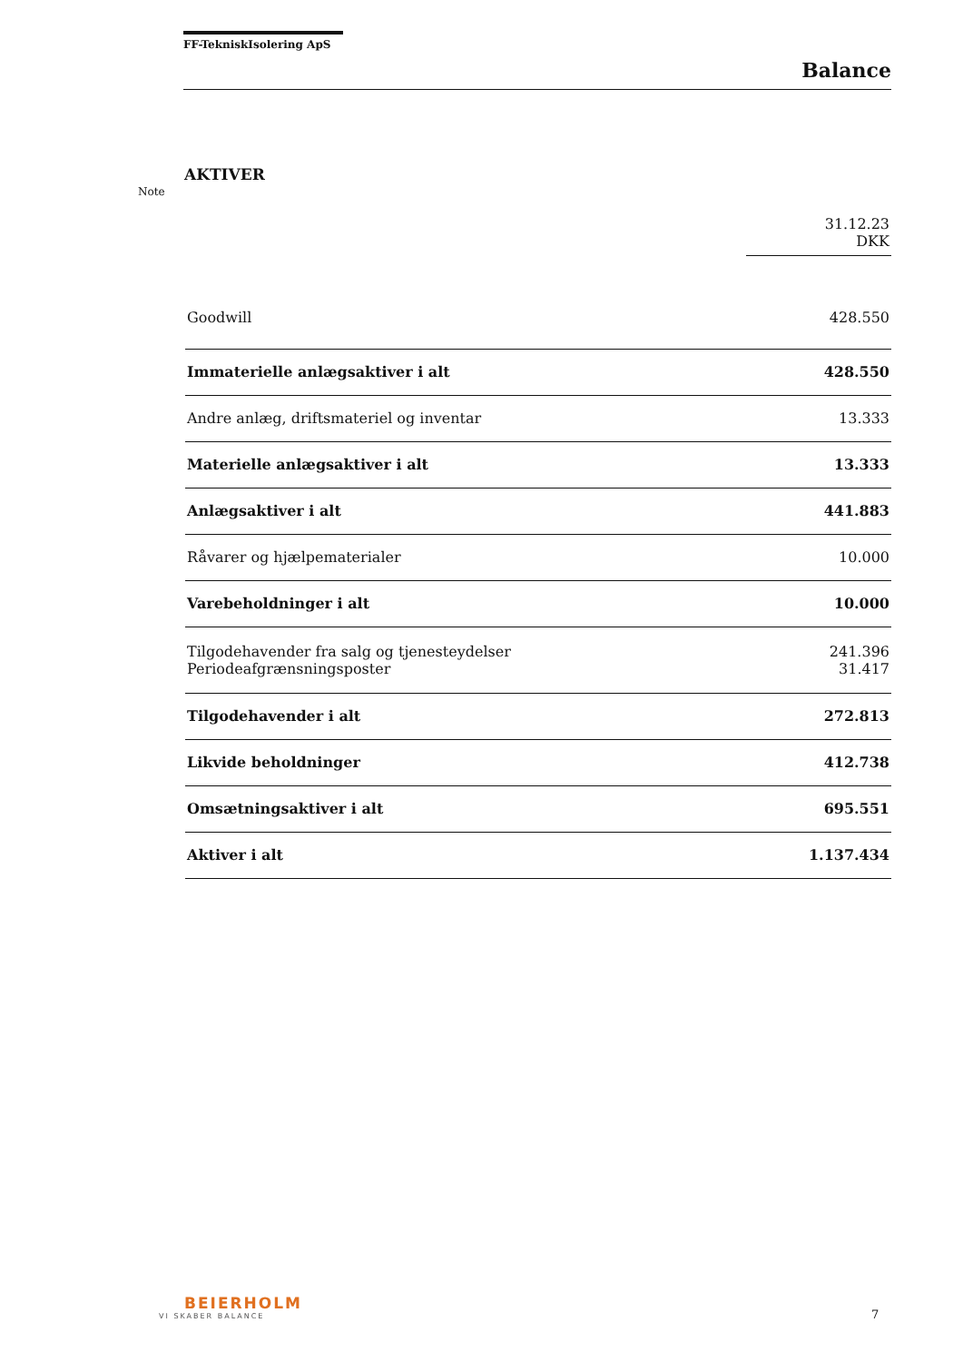FF-TekniskIsolering ApS
Balance
AKTIVER
| | | 31.12.23 DKK |
| Note | | |
| | Goodwill | 428.550 |
| | Immaterielle anlægsaktiver i alt | 428.550 |
| | Andre anlæg, driftsmateriel og inventar | 13.333 |
| | Materielle anlægsaktiver i alt | 13.333 |
| | Anlægsaktiver i alt | 441.883 |
| | Råvarer og hjælpematerialer | 10.000 |
| | Varebeholdninger i alt | 10.000 |
| | Tilgodehavender fra salg og tjenesteydelser | 241.396 |
| | Periodeafgrænsningsposter | 31.417 |
| | Tilgodehavender i alt | 272.813 |
| | Likvide beholdninger | 412.738 |
| | Omsætningsaktiver i alt | 695.551 |
| | Aktiver i alt | 1.137.434 |
BEIERHOLM
VI SKABER BALANCE
7